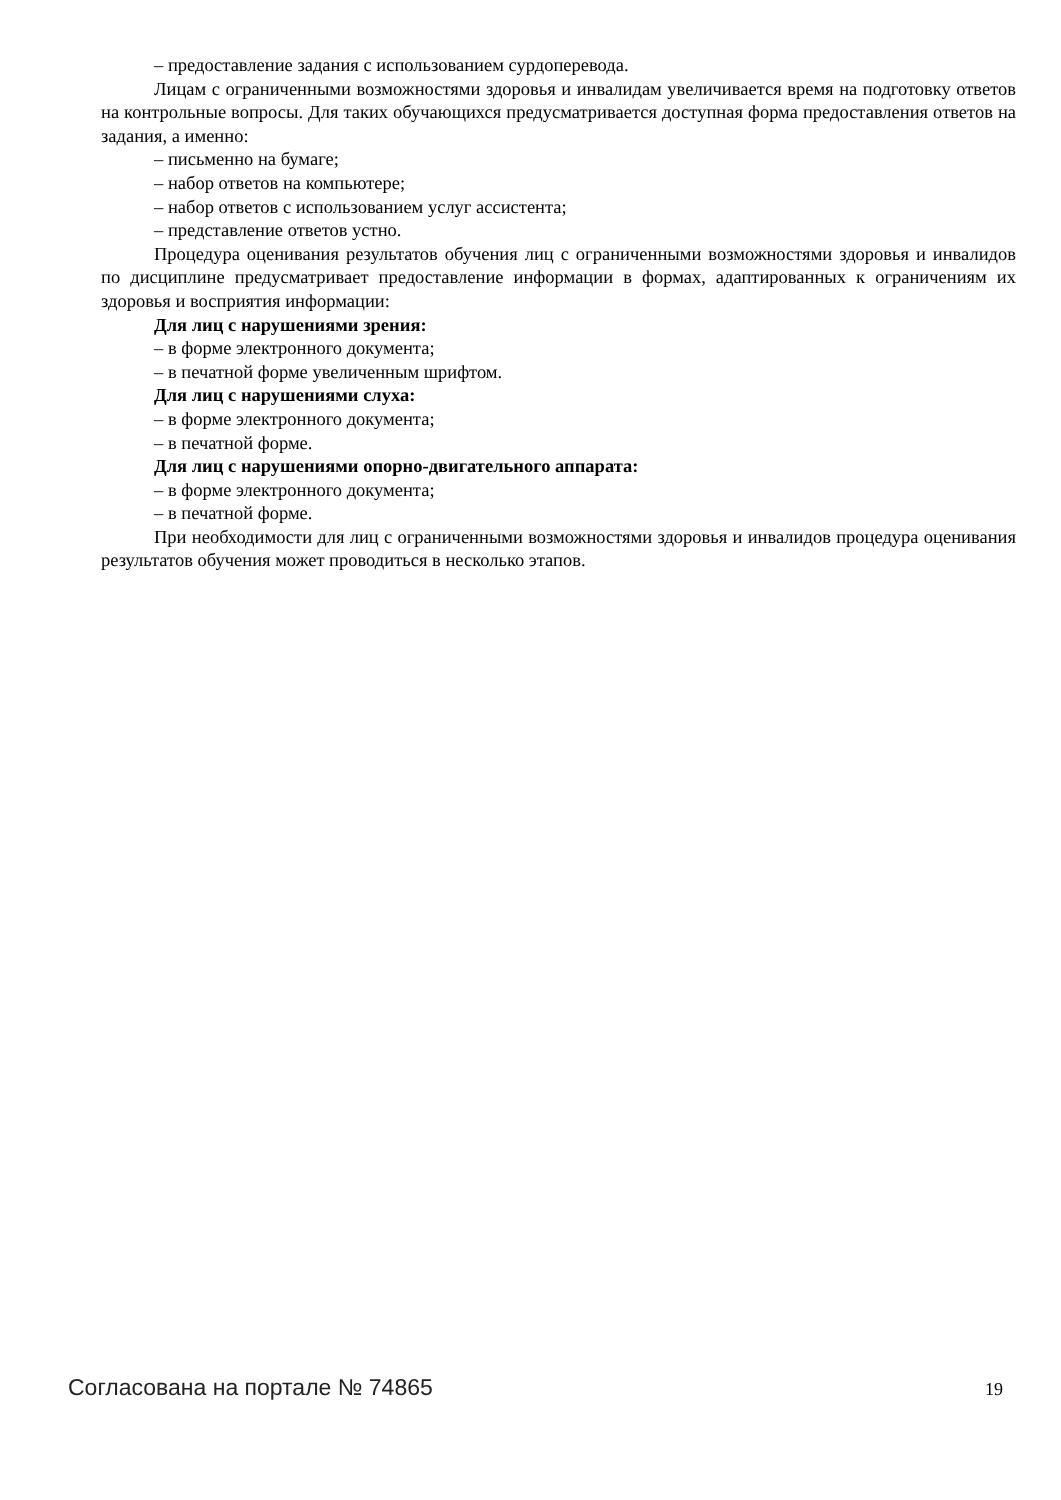– предоставление задания с использованием сурдоперевода.
Лицам с ограниченными возможностями здоровья и инвалидам увеличивается время на подготовку ответов на контрольные вопросы. Для таких обучающихся предусматривается доступная форма предоставления ответов на задания, а именно:
– письменно на бумаге;
– набор ответов на компьютере;
– набор ответов с использованием услуг ассистента;
– представление ответов устно.
Процедура оценивания результатов обучения лиц с ограниченными возможностями здоровья и инвалидов по дисциплине предусматривает предоставление информации в формах, адаптированных к ограничениям их здоровья и восприятия информации:
Для лиц с нарушениями зрения:
– в форме электронного документа;
– в печатной форме увеличенным шрифтом.
Для лиц с нарушениями слуха:
– в форме электронного документа;
– в печатной форме.
Для лиц с нарушениями опорно-двигательного аппарата:
– в форме электронного документа;
– в печатной форме.
При необходимости для лиц с ограниченными возможностями здоровья и инвалидов процедура оценивания результатов обучения может проводиться в несколько этапов.
Согласована на портале № 74865 19